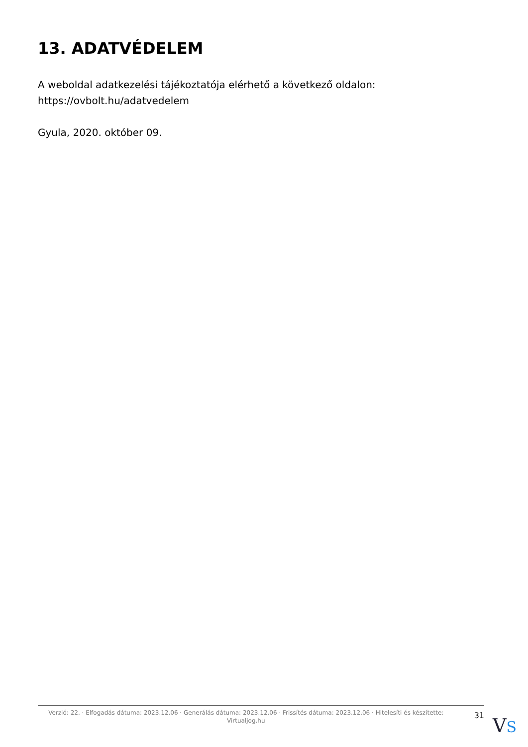13. ADATVÉDELEM
A weboldal adatkezelési tájékoztatója elérhető a következő oldalon:
https://ovbolt.hu/adatvedelem
Gyula, 2020. október 09.
Verzió: 22. · Elfogadás dátuma: 2023.12.06 · Generálás dátuma: 2023.12.06 · Frissítés dátuma: 2023.12.06 · Hitelesíti és készítette: Virtualjog.hu
31
VS